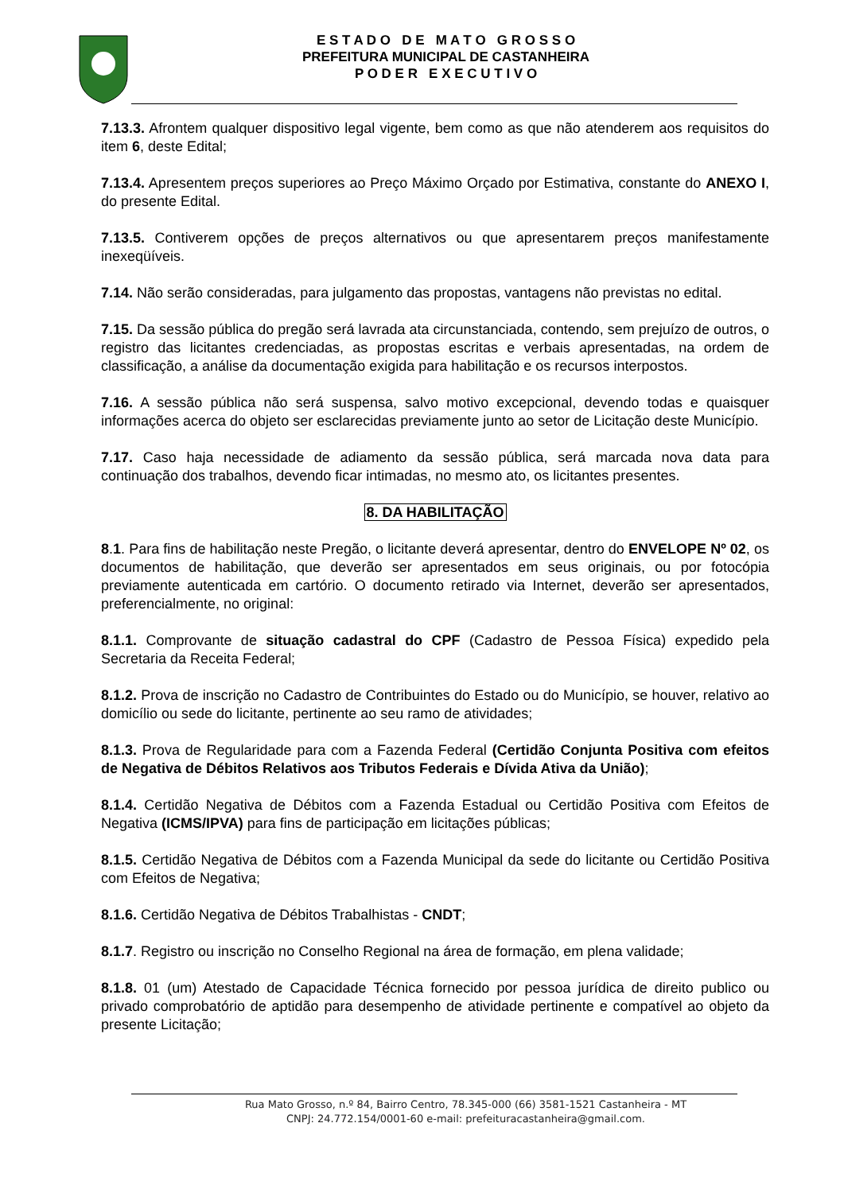E S T A D O D E M A T O G R O S S O
PREFEITURA MUNICIPAL DE CASTANHEIRA
P O D E R E X E C U T I V O
7.13.3. Afrontem qualquer dispositivo legal vigente, bem como as que não atenderem aos requisitos do item 6, deste Edital;
7.13.4. Apresentem preços superiores ao Preço Máximo Orçado por Estimativa, constante do ANEXO I, do presente Edital.
7.13.5. Contiverem opções de preços alternativos ou que apresentarem preços manifestamente inexeqüíveis.
7.14. Não serão consideradas, para julgamento das propostas, vantagens não previstas no edital.
7.15. Da sessão pública do pregão será lavrada ata circunstanciada, contendo, sem prejuízo de outros, o registro das licitantes credenciadas, as propostas escritas e verbais apresentadas, na ordem de classificação, a análise da documentação exigida para habilitação e os recursos interpostos.
7.16. A sessão pública não será suspensa, salvo motivo excepcional, devendo todas e quaisquer informações acerca do objeto ser esclarecidas previamente junto ao setor de Licitação deste Município.
7.17. Caso haja necessidade de adiamento da sessão pública, será marcada nova data para continuação dos trabalhos, devendo ficar intimadas, no mesmo ato, os licitantes presentes.
8. DA HABILITAÇÃO
8.1. Para fins de habilitação neste Pregão, o licitante deverá apresentar, dentro do ENVELOPE Nº 02, os documentos de habilitação, que deverão ser apresentados em seus originais, ou por fotocópia previamente autenticada em cartório. O documento retirado via Internet, deverão ser apresentados, preferencialmente, no original:
8.1.1. Comprovante de situação cadastral do CPF (Cadastro de Pessoa Física) expedido pela Secretaria da Receita Federal;
8.1.2. Prova de inscrição no Cadastro de Contribuintes do Estado ou do Município, se houver, relativo ao domicílio ou sede do licitante, pertinente ao seu ramo de atividades;
8.1.3. Prova de Regularidade para com a Fazenda Federal (Certidão Conjunta Positiva com efeitos de Negativa de Débitos Relativos aos Tributos Federais e Dívida Ativa da União);
8.1.4. Certidão Negativa de Débitos com a Fazenda Estadual ou Certidão Positiva com Efeitos de Negativa (ICMS/IPVA) para fins de participação em licitações públicas;
8.1.5. Certidão Negativa de Débitos com a Fazenda Municipal da sede do licitante ou Certidão Positiva com Efeitos de Negativa;
8.1.6. Certidão Negativa de Débitos Trabalhistas - CNDT;
8.1.7. Registro ou inscrição no Conselho Regional na área de formação, em plena validade;
8.1.8. 01 (um) Atestado de Capacidade Técnica fornecido por pessoa jurídica de direito publico ou privado comprobatório de aptidão para desempenho de atividade pertinente e compatível ao objeto da presente Licitação;
Rua Mato Grosso, n.º 84, Bairro Centro, 78.345-000 (66) 3581-1521 Castanheira - MT
CNPJ: 24.772.154/0001-60 e-mail: prefeituracastanheira@gmail.com.